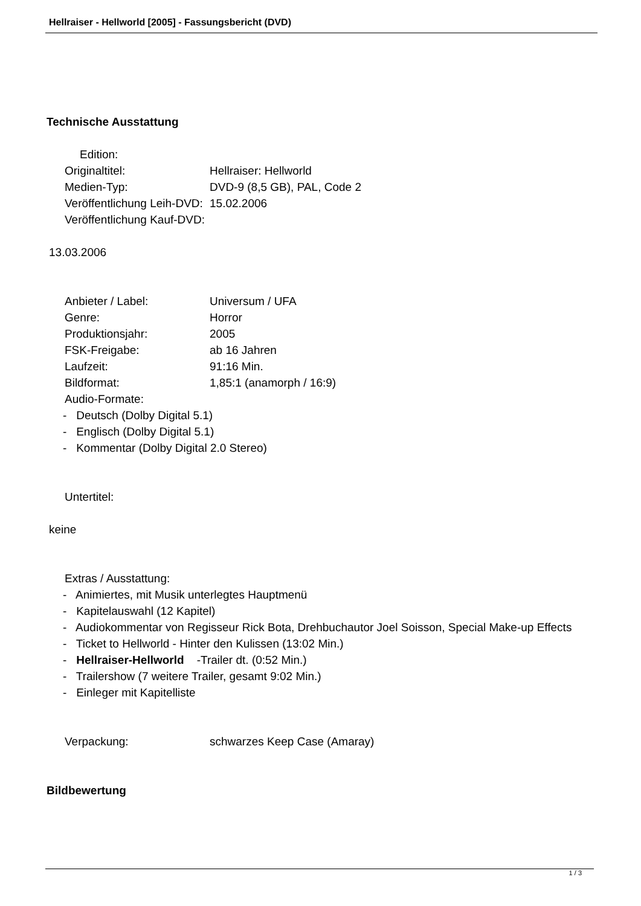Hellraiser - Hellworld [2005] - Fassungsbericht (DVD)
Technische Ausstattung
Edition:
Originaltitel: Hellraiser: Hellworld
Medien-Typ: DVD-9 (8,5 GB), PAL, Code 2
Veröffentlichung Leih-DVD: 15.02.2006
Veröffentlichung Kauf-DVD:
13.03.2006
Anbieter / Label: Universum / UFA
Genre: Horror
Produktionsjahr: 2005
FSK-Freigabe: ab 16 Jahren
Laufzeit: 91:16 Min.
Bildformat: 1,85:1 (anamorph / 16:9)
Audio-Formate:
- Deutsch (Dolby Digital 5.1)
- Englisch (Dolby Digital 5.1)
- Kommentar (Dolby Digital 2.0 Stereo)
Untertitel:
keine
Extras / Ausstattung:
- Animiertes, mit Musik unterlegtes Hauptmenü
- Kapitelauswahl (12 Kapitel)
- Audiokommentar von Regisseur Rick Bota, Drehbuchautor Joel Soisson, Special Make-up Effects
- Ticket to Hellworld - Hinter den Kulissen (13:02 Min.)
- Hellraiser-Hellworld -Trailer dt. (0:52 Min.)
- Trailershow (7 weitere Trailer, gesamt 9:02 Min.)
- Einleger mit Kapitelliste
Verpackung: schwarzes Keep Case (Amaray)
Bildbewertung
1 / 3